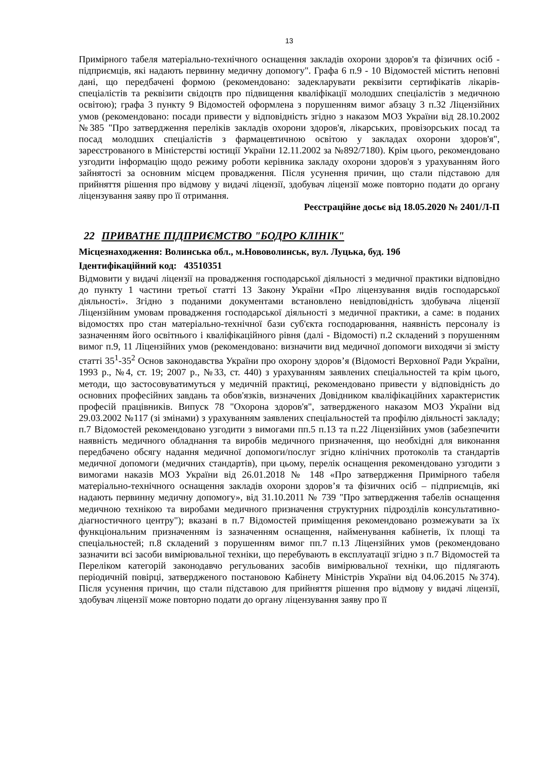13
Примірного табеля матеріально-технічного оснащення закладів охорони здоров'я та фізичних осіб - підприємців, які надають первинну медичну допомогу". Графа 6 п.9 - 10 Відомостей містить неповні дані, що передбачені формою (рекомендовано: задекларувати реквізити сертифікатів лікарів-спеціалістів та реквізити свідоцтв про підвищення кваліфікації молодших спеціалістів з медичною освітою); графа 3 пункту 9 Відомостей оформлена з порушенням вимог абзацу 3 п.32 Ліцензійних умов (рекомендовано: посади привести у відповідність згідно з наказом МОЗ України від 28.10.2002 №385 "Про затвердження переліків закладів охорони здоров'я, лікарських, провізорських посад та посад молодших спеціалістів з фармацевтичною освітою у закладах охорони здоров'я", зареєстрованого в Міністерстві юстиції України 12.11.2002 за №892/7180). Крім цього, рекомендовано узгодити інформацію щодо режиму роботи керівника закладу охорони здоров'я з урахуванням його зайнятості за основним місцем провадження. Після усунення причин, що стали підставою для прийняття рішення про відмову у видачі ліцензії, здобувач ліцензії може повторно подати до органу ліцензування заяву про її отримання.
Реєстраційне досьє від 18.05.2020 № 2401/Л-П
22 ПРИВАТНЕ ПІДПРИЄМСТВО "БОДРО КЛІНІК"
Місцезнаходження: Волинська обл., м.Нововолинськ, вул. Луцька, буд. 19б
Ідентифікаційний код: 43510351
Відмовити у видачі ліцензії на провадження господарської діяльності з медичної практики відповідно до пункту 1 частини третьої статті 13 Закону України «Про ліцензування видів господарської діяльності». Згідно з поданими документами встановлено невідповідність здобувача ліцензії Ліцензійним умовам провадження господарської діяльності з медичної практики, а саме: в поданих відомостях про стан матеріально-технічної бази суб'єкта господарювання, наявність персоналу із зазначенням його освітнього і кваліфікаційного рівня (далі - Відомості) п.2 складений з порушенням вимог п.9, 11 Ліцензійних умов (рекомендовано: визначити вид медичної допомоги виходячи зі змісту статті 35<sup>1</sup>-35<sup>2</sup> Основ законодавства України про охорону здоров’я (Відомості Верховної Ради України, 1993 р., №4, ст. 19; 2007 р., №33, ст. 440) з урахуванням заявлених спеціальностей та крім цього, методи, що застосовуватимуться у медичній практиці, рекомендовано привести у відповідність до основних професійних завдань та обов'язків, визначених Довідником кваліфікаційних характеристик професій працівників. Випуск 78 "Охорона здоров'я", затвердженого наказом МОЗ України від 29.03.2002 №117 (зі змінами) з урахуванням заявлених спеціальностей та профілю діяльності закладу; п.7 Відомостей рекомендовано узгодити з вимогами пп.5 п.13 та п.22 Ліцензійних умов (забезпечити наявність медичного обладнання та виробів медичного призначення, що необхідні для виконання передбачено обсягу надання медичної допомоги/послуг згідно клінічних протоколів та стандартів медичної допомоги (медичних стандартів), при цьому, перелік оснащення рекомендовано узгодити з вимогами наказів МОЗ України від 26.01.2018 № 148 «Про затвердження Примірного табеля матеріально-технічного оснащення закладів охорони здоров’я та фізичних осіб – підприємців, які надають первинну медичну допомогу», від 31.10.2011 № 739 "Про затвердження табелів оснащення медичною технікою та виробами медичного призначення структурних підрозділів консультативно-діагностичного центру"); вказані в п.7 Відомостей приміщення рекомендовано розмежувати за їх функціональним призначенням із зазначенням оснащення, найменування кабінетів, їх площі та спеціальностей; п.8 складений з порушенням вимог пп.7 п.13 Ліцензійних умов (рекомендовано зазначити всі засоби вимірювальної техніки, що перебувають в експлуатації згідно з п.7 Відомостей та Переліком категорій законодавчо регульованих засобів вимірювальної техніки, що підлягають періодичній повірці, затвердженого постановою Кабінету Міністрів України від 04.06.2015 №374). Після усунення причин, що стали підставою для прийняття рішення про відмову у видачі ліцензії, здобувач ліцензії може повторно подати до органу ліцензування заяву про її